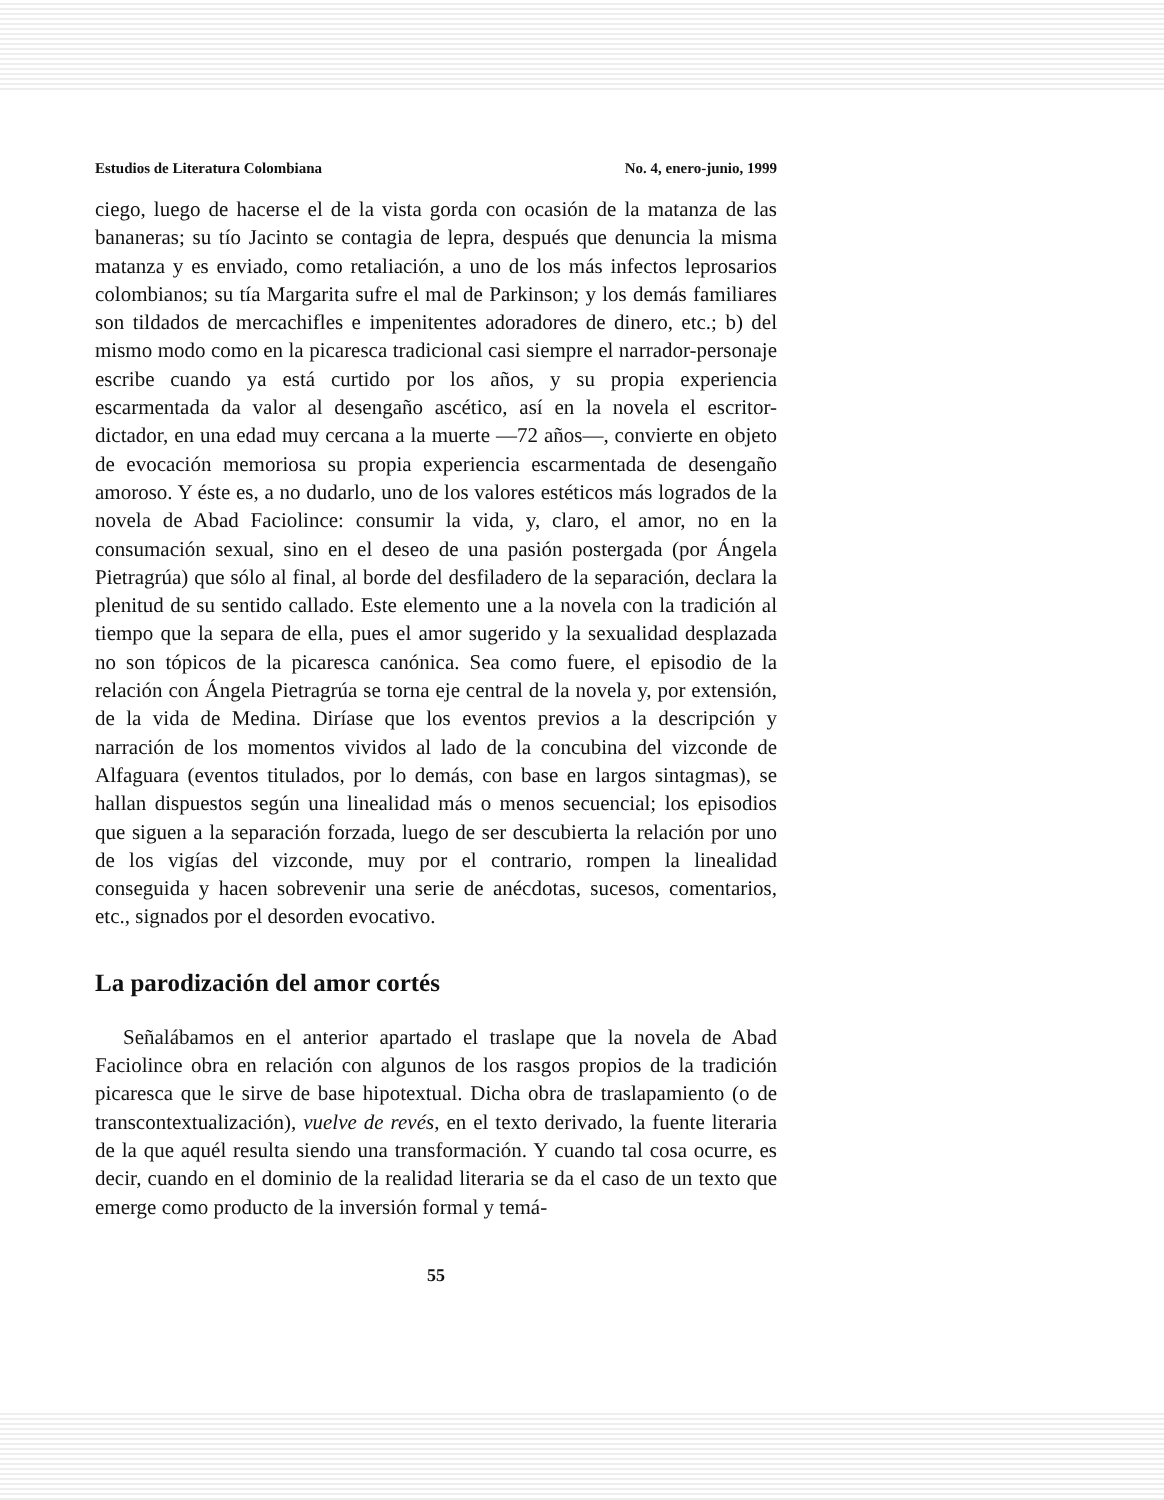Estudios de Literatura Colombiana No. 4, enero-junio, 1999
ciego, luego de hacerse el de la vista gorda con ocasión de la matanza de las bananeras; su tío Jacinto se contagia de lepra, después que denuncia la misma matanza y es enviado, como retaliación, a uno de los más infectos leprosarios colombianos; su tía Margarita sufre el mal de Parkinson; y los demás familiares son tildados de mercachifles e impenitentes adoradores de dinero, etc.; b) del mismo modo como en la picaresca tradicional casi siempre el narrador-personaje escribe cuando ya está curtido por los años, y su propia experiencia escarmentada da valor al desengaño ascético, así en la novela el escritor-dictador, en una edad muy cercana a la muerte —72 años—, convierte en objeto de evocación memoriosa su propia experiencia escarmentada de desengaño amoroso. Y éste es, a no dudarlo, uno de los valores estéticos más logrados de la novela de Abad Faciolince: consumir la vida, y, claro, el amor, no en la consumación sexual, sino en el deseo de una pasión postergada (por Ángela Pietragrúa) que sólo al final, al borde del desfiladero de la separación, declara la plenitud de su sentido callado. Este elemento une a la novela con la tradición al tiempo que la separa de ella, pues el amor sugerido y la sexualidad desplazada no son tópicos de la picaresca canónica. Sea como fuere, el episodio de la relación con Ángela Pietragrúa se torna eje central de la novela y, por extensión, de la vida de Medina. Diríase que los eventos previos a la descripción y narración de los momentos vividos al lado de la concubina del vizconde de Alfaguara (eventos titulados, por lo demás, con base en largos sintagmas), se hallan dispuestos según una linealidad más o menos secuencial; los episodios que siguen a la separación forzada, luego de ser descubierta la relación por uno de los vigías del vizconde, muy por el contrario, rompen la linealidad conseguida y hacen sobrevenir una serie de anécdotas, sucesos, comentarios, etc., signados por el desorden evocativo.
La parodización del amor cortés
Señalábamos en el anterior apartado el traslape que la novela de Abad Faciolince obra en relación con algunos de los rasgos propios de la tradición picaresca que le sirve de base hipotextual. Dicha obra de traslapamiento (o de transcontextualización), vuelve de revés, en el texto derivado, la fuente literaria de la que aquél resulta siendo una transformación. Y cuando tal cosa ocurre, es decir, cuando en el dominio de la realidad literaria se da el caso de un texto que emerge como producto de la inversión formal y temá-
55